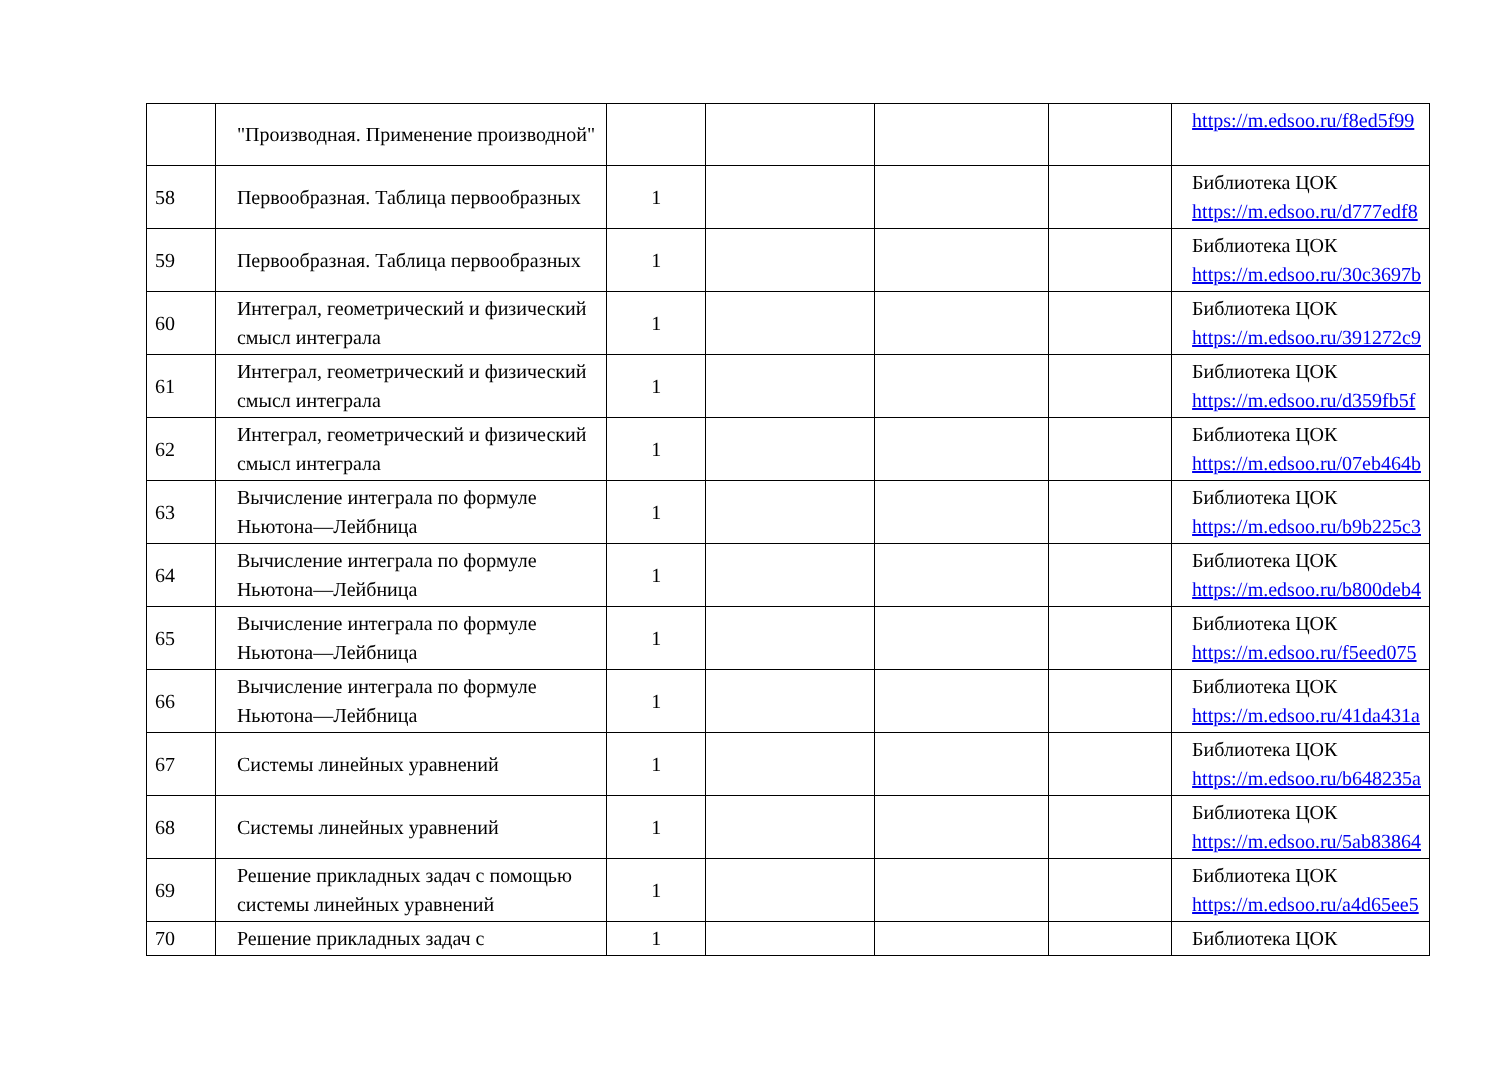| | "Производная. Применение производной" | | | | | https://m.edsoo.ru/f8ed5f99 |
| 58 | Первообразная. Таблица первообразных | 1 | | | | Библиотека ЦОК https://m.edsoo.ru/d777edf8 |
| 59 | Первообразная. Таблица первообразных | 1 | | | | Библиотека ЦОК https://m.edsoo.ru/30c3697b |
| 60 | Интеграл, геометрический и физический смысл интеграла | 1 | | | | Библиотека ЦОК https://m.edsoo.ru/391272c9 |
| 61 | Интеграл, геометрический и физический смысл интеграла | 1 | | | | Библиотека ЦОК https://m.edsoo.ru/d359fb5f |
| 62 | Интеграл, геометрический и физический смысл интеграла | 1 | | | | Библиотека ЦОК https://m.edsoo.ru/07eb464b |
| 63 | Вычисление интеграла по формуле Ньютона—Лейбница | 1 | | | | Библиотека ЦОК https://m.edsoo.ru/b9b225c3 |
| 64 | Вычисление интеграла по формуле Ньютона—Лейбница | 1 | | | | Библиотека ЦОК https://m.edsoo.ru/b800deb4 |
| 65 | Вычисление интеграла по формуле Ньютона—Лейбница | 1 | | | | Библиотека ЦОК https://m.edsoo.ru/f5eed075 |
| 66 | Вычисление интеграла по формуле Ньютона—Лейбница | 1 | | | | Библиотека ЦОК https://m.edsoo.ru/41da431a |
| 67 | Системы линейных уравнений | 1 | | | | Библиотека ЦОК https://m.edsoo.ru/b648235a |
| 68 | Системы линейных уравнений | 1 | | | | Библиотека ЦОК https://m.edsoo.ru/5ab83864 |
| 69 | Решение прикладных задач с помощью системы линейных уравнений | 1 | | | | Библиотека ЦОК https://m.edsoo.ru/a4d65ee5 |
| 70 | Решение прикладных задач с | 1 | | | | Библиотека ЦОК |